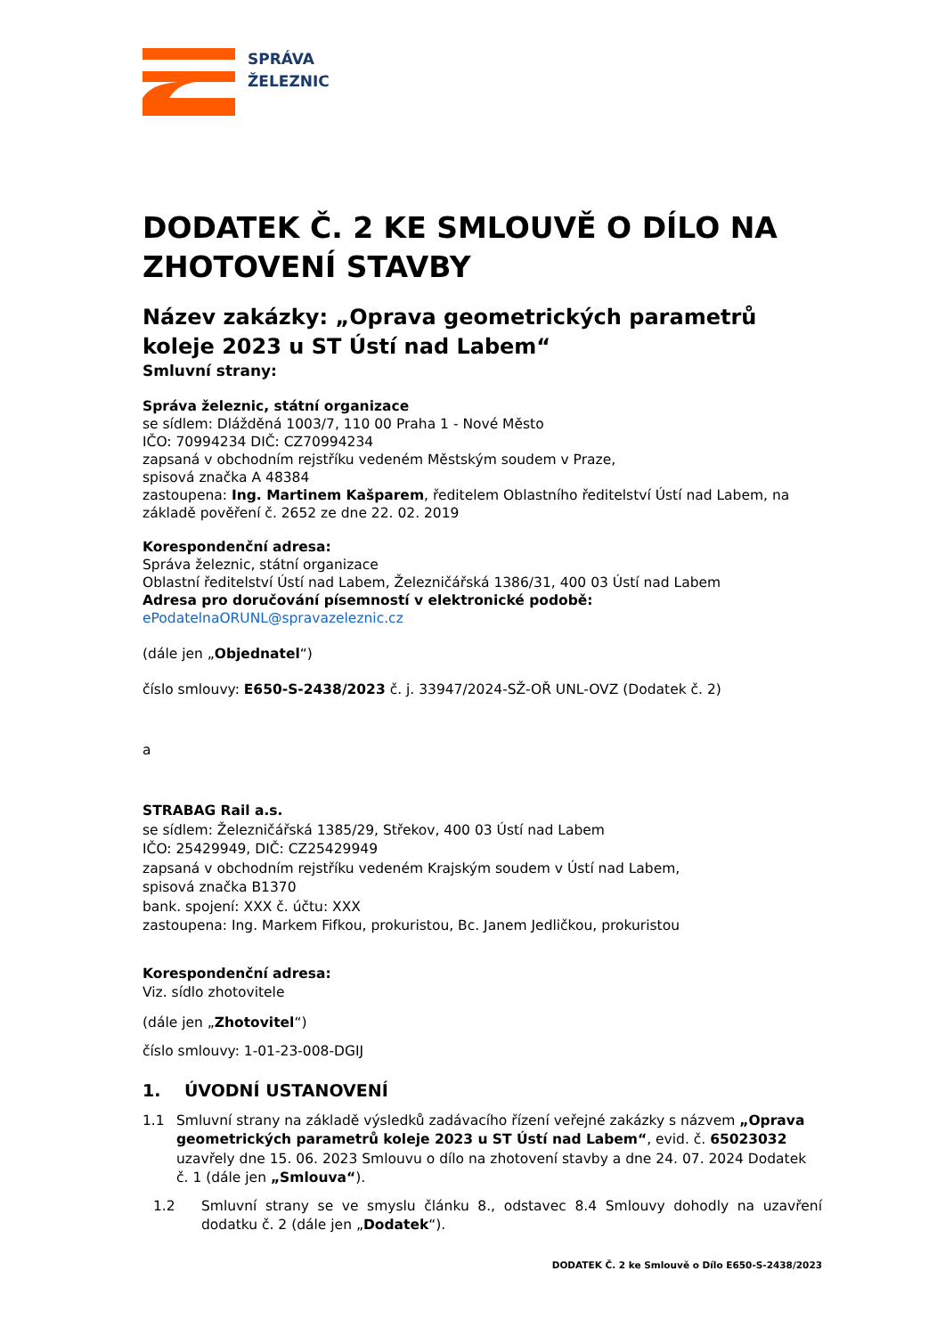SPRÁVA
ŽELEZNIC
DODATEK Č. 2 KE SMLOUVĚ O DÍLO NA ZHOTOVENÍ STAVBY
Název zakázky: „Oprava geometrických parametrů koleje 2023 u ST Ústí nad Labem“
Smluvní strany:
Správa železnic, státní organizace
se sídlem: Dlážděná 1003/7, 110 00 Praha 1 - Nové Město
IČO: 70994234 DIČ: CZ70994234
zapsaná v obchodním rejstříku vedeném Městským soudem v Praze,
spisová značka A 48384
zastoupena: Ing. Martinem Kašparem, ředitelem Oblastního ředitelství Ústí nad Labem, na základě pověření č. 2652 ze dne 22. 02. 2019
Korespondenční adresa:
Správa železnic, státní organizace
Oblastní ředitelství Ústí nad Labem, Železničářská 1386/31, 400 03 Ústí nad Labem
Adresa pro doručování písemností v elektronické podobě:
ePodatelnaORUNL@spravazeleznic.cz
(dále jen „Objednatel“)
číslo smlouvy: E650-S-2438/2023 č. j. 33947/2024-SŽ-OŘ UNL-OVZ (Dodatek č. 2)
a
STRABAG Rail a.s.
se sídlem: Železničářská 1385/29, Střekov, 400 03 Ústí nad Labem
IČO: 25429949, DIČ: CZ25429949
zapsaná v obchodním rejstříku vedeném Krajským soudem v Ústí nad Labem,
spisová značka B1370
bank. spojení: XXX č. účtu: XXX
zastoupena: Ing. Markem Fifkou, prokuristou, Bc. Janem Jedličkou, prokuristou
Korespondenční adresa:
Viz. sídlo zhotovitele
(dále jen „Zhotovitel“)
číslo smlouvy: 1-01-23-008-DGIJ
1. ÚVODNÍ USTANOVENÍ
1.1 Smluvní strany na základě výsledků zadávacího řízení veřejné zakázky s názvem „Oprava geometrických parametrů koleje 2023 u ST Ústí nad Labem“, evid. č. 65023032 uzavřely dne 15. 06. 2023 Smlouvu o dílo na zhotovení stavby a dne 24. 07. 2024 Dodatek č. 1 (dále jen „Smlouva“).
1.2 Smluvní strany se ve smyslu článku 8., odstavec 8.4 Smlouvy dohodly na uzavření dodatku č. 2 (dále jen „Dodatek“).
DODATEK Č. 2 ke Smlouvě o Dílo E650-S-2438/2023